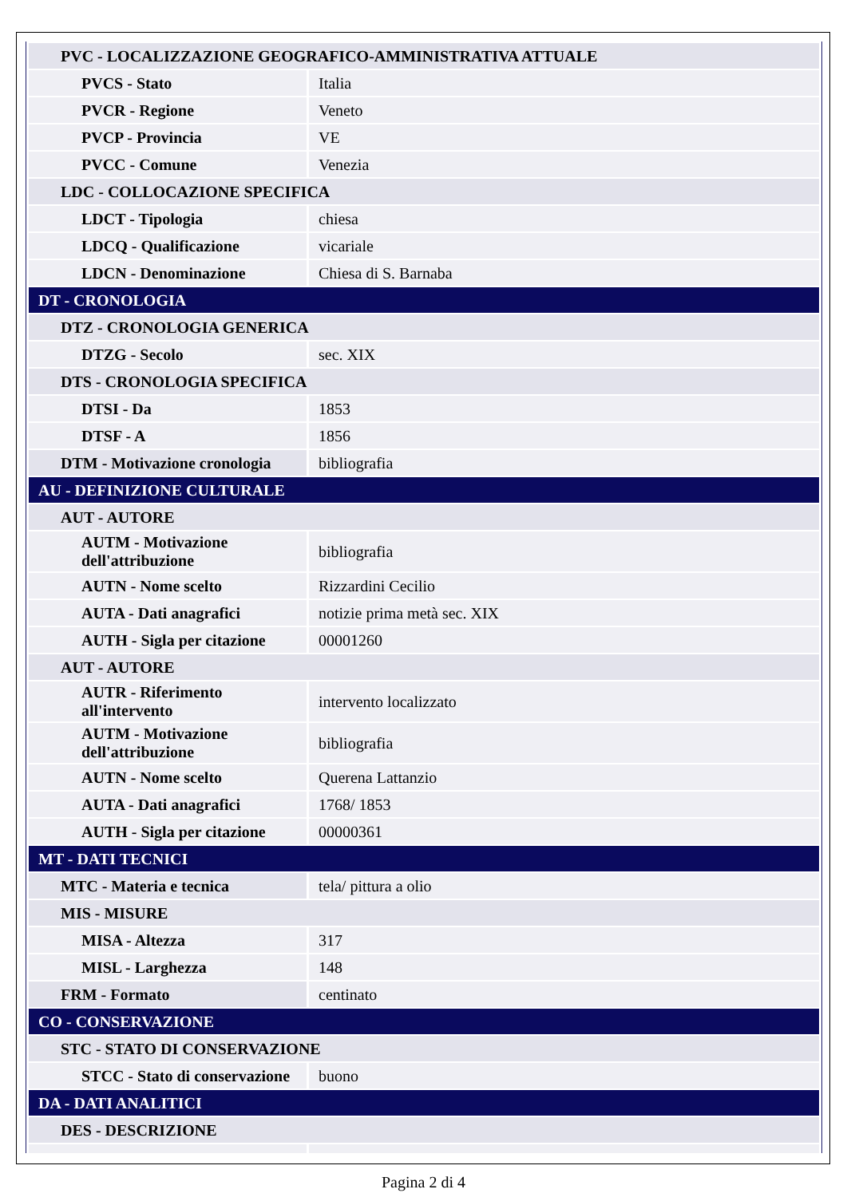| PVC - LOCALIZZAZIONE GEOGRAFICO-AMMINISTRATIVA ATTUALE | |
| PVCS - Stato | Italia |
| PVCR - Regione | Veneto |
| PVCP - Provincia | VE |
| PVCC - Comune | Venezia |
| LDC - COLLOCAZIONE SPECIFICA | |
| LDCT - Tipologia | chiesa |
| LDCQ - Qualificazione | vicariale |
| LDCN - Denominazione | Chiesa di S. Barnaba |
| DT - CRONOLOGIA | |
| DTZ - CRONOLOGIA GENERICA | |
| DTZG - Secolo | sec. XIX |
| DTS - CRONOLOGIA SPECIFICA | |
| DTSI - Da | 1853 |
| DTSF - A | 1856 |
| DTM - Motivazione cronologia | bibliografia |
| AU - DEFINIZIONE CULTURALE | |
| AUT - AUTORE | |
| AUTM - Motivazione dell'attribuzione | bibliografia |
| AUTN - Nome scelto | Rizzardini Cecilio |
| AUTA - Dati anagrafici | notizie prima metà sec. XIX |
| AUTH - Sigla per citazione | 00001260 |
| AUT - AUTORE | |
| AUTR - Riferimento all'intervento | intervento localizzato |
| AUTM - Motivazione dell'attribuzione | bibliografia |
| AUTN - Nome scelto | Querena Lattanzio |
| AUTA - Dati anagrafici | 1768/ 1853 |
| AUTH - Sigla per citazione | 00000361 |
| MT - DATI TECNICI | |
| MTC - Materia e tecnica | tela/ pittura a olio |
| MIS - MISURE | |
| MISA - Altezza | 317 |
| MISL - Larghezza | 148 |
| FRM - Formato | centinato |
| CO - CONSERVAZIONE | |
| STC - STATO DI CONSERVAZIONE | |
| STCC - Stato di conservazione | buono |
| DA - DATI ANALITICI | |
| DES - DESCRIZIONE | |
Pagina 2 di 4